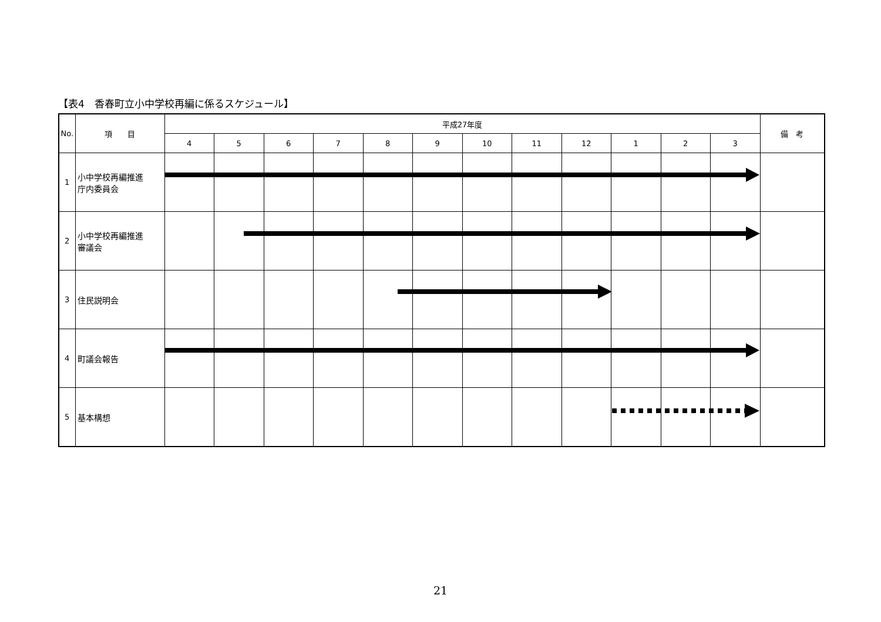【表4　香春町立小中学校再編に係るスケジュール】
| No. | 項 目 | 平成27年度 | | | | | | | | | | | | 備 考 |
| --- | --- | --- | --- | --- | --- | --- | --- | --- | --- | --- | --- | --- | --- | --- |
| | | 4 | 5 | 6 | 7 | 8 | 9 | 10 | 11 | 12 | 1 | 2 | 3 | |
| 1 | 小中学校再編推進 庁内委員会 | | | | | | | | | | | | | |
| 2 | 小中学校再編推進 審議会 | | | | | | | | | | | | | |
| 3 | 住民説明会 | | | | | | | | | | | | | |
| 4 | 町議会報告 | | | | | | | | | | | | | |
| 5 | 基本構想 | | | | | | | | | | | | | |
21